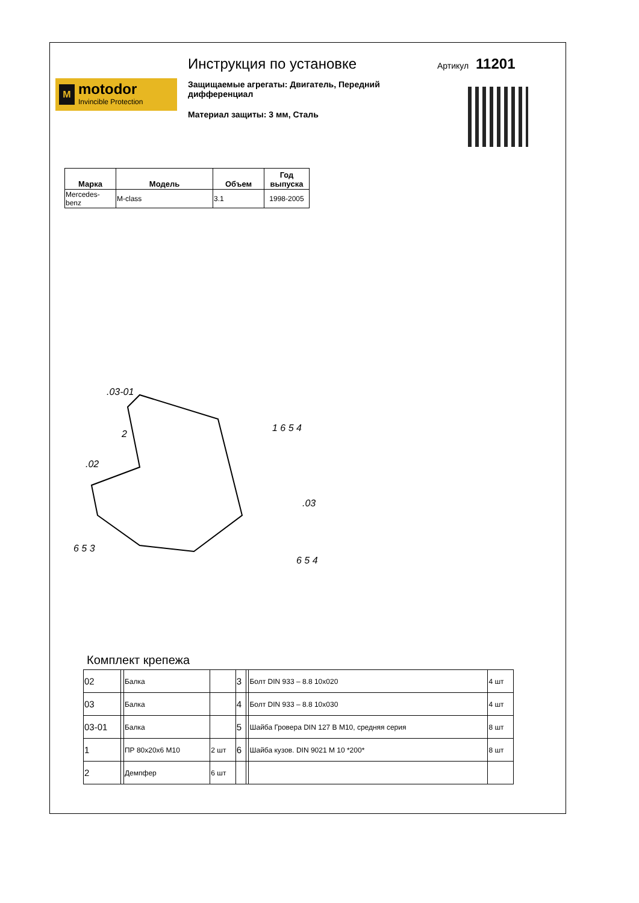M
motodor
Invincible Protection
Инструкция по установке
Защищаемые агрегаты: Двигатель, Передний дифференциал
Материал защиты: 3 мм, Сталь
Артикул 11201
| Марка | Модель | Объем | Год выпуска |
| --- | --- | --- | --- |
| Mercedes-benz | M-class | 3.1 | 1998-2005 |
.03-01
1 6 5 4
.02
2
.03
6 5 3
6 5 4
Комплект крепежа
| 02 | | Балка | | 3 | | Болт DIN 933 – 8.8 10х020 | 4 шт |
| 03 | | Балка | | 4 | | Болт DIN 933 – 8.8 10х030 | 4 шт |
| 03-01 | | Балка | | 5 | | Шайба Гровера DIN 127 В М10, средняя серия | 8 шт |
| 1 | | ПР 80х20х6 М10 | 2 шт | 6 | | Шайба кузов. DIN 9021 М 10 *200* | 8 шт |
| 2 | | Демпфер | 6 шт | | | | |